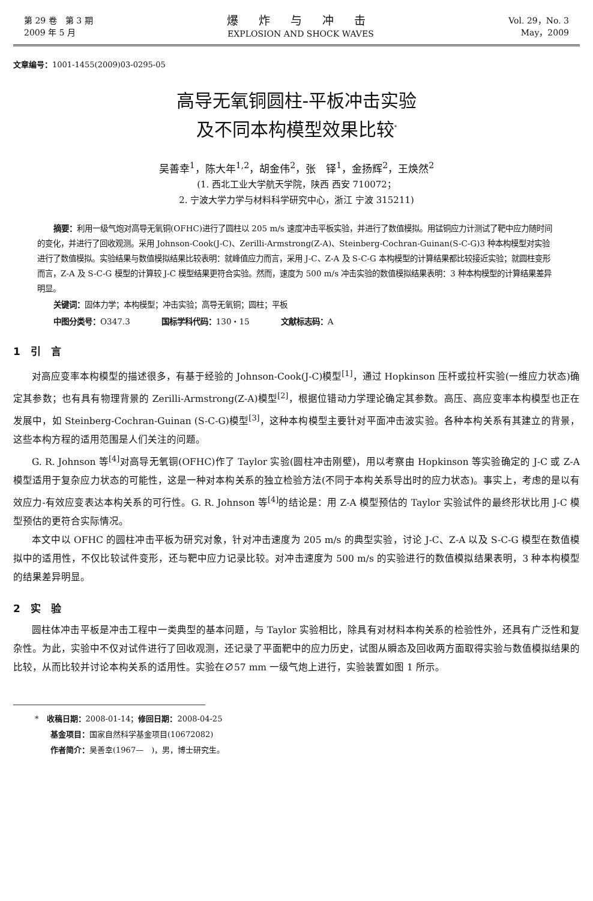第 29 卷　第 3 期
2009 年 5 月
爆 炸 与 冲 击
EXPLOSION AND SHOCK WAVES
Vol. 29，No. 3
May，2009
文章编号：1001-1455(2009)03-0295-05
高导无氧铜圆柱-平板冲击实验
及不同本构模型效果比较<sup>*</sup>
吴善幸<sup>1</sup>，陈大年<sup>1,2</sup>，胡金伟<sup>2</sup>，张　铎<sup>1</sup>，金扬辉<sup>2</sup>，王焕然<sup>2</sup>
(1. 西北工业大学航天学院，陕西 西安 710072；
2. 宁波大学力学与材料科学研究中心，浙江 宁波 315211)
摘要：利用一级气炮对高导无氧铜(OFHC)进行了圆柱以 205 m/s 速度冲击平板实验，并进行了数值模拟。用锰铜应力计测试了靶中应力随时间的变化，并进行了回收观测。采用 Johnson-Cook(J-C)、Zerilli-Armstrong(Z-A)、Steinberg-Cochran-Guinan(S-C-G)3 种本构模型对实验进行了数值模拟。实验结果与数值模拟结果比较表明：就峰值应力而言，采用 J-C、Z-A 及 S-C-G 本构模型的计算结果都比较接近实验；就圆柱变形而言，Z-A 及 S-C-G 模型的计算较 J-C 模型结果更符合实验。然而，速度为 500 m/s 冲击实验的数值模拟结果表明：3 种本构模型的计算结果差异明显。
关键词：固体力学；本构模型；冲击实验；高导无氧铜；圆柱；平板
中图分类号：O347.3　　　　国标学科代码：130・15　　　　文献标志码：A
1　引　言
对高应变率本构模型的描述很多，有基于经验的 Johnson-Cook(J-C)模型<sup>[1]</sup>，通过 Hopkinson 压杆或拉杆实验(一维应力状态)确定其参数；也有具有物理背景的 Zerilli-Armstrong(Z-A)模型<sup>[2]</sup>，根据位错动力学理论确定其参数。高压、高应变率本构模型也正在发展中，如 Steinberg-Cochran-Guinan (S-C-G)模型<sup>[3]</sup>，这种本构模型主要针对平面冲击波实验。各种本构关系有其建立的背景，这些本构方程的适用范围是人们关注的问题。
G. R. Johnson 等<sup>[4]</sup>对高导无氧铜(OFHC)作了 Taylor 实验(圆柱冲击刚壁)，用以考察由 Hopkinson 等实验确定的 J-C 或 Z-A 模型适用于复杂应力状态的可能性，这是一种对本构关系的独立检验方法(不同于本构关系导出时的应力状态)。事实上，考虑的是以有效应力-有效应变表达本构关系的可行性。G. R. Johnson 等<sup>[4]</sup>的结论是：用 Z-A 模型预估的 Taylor 实验试件的最终形状比用 J-C 模型预估的更符合实际情况。
本文中以 OFHC 的圆柱冲击平板为研究对象，针对冲击速度为 205 m/s 的典型实验，讨论 J-C、Z-A 以及 S-C-G 模型在数值模拟中的适用性，不仅比较试件变形，还与靶中应力记录比较。对冲击速度为 500 m/s 的实验进行的数值模拟结果表明，3 种本构模型的结果差异明显。
2　实　验
圆柱体冲击平板是冲击工程中一类典型的基本问题，与 Taylor 实验相比，除具有对材料本构关系的检验性外，还具有广泛性和复杂性。为此，实验中不仅对试件进行了回收观测，还记录了平面靶中的应力历史，试图从瞬态及回收两方面取得实验与数值模拟结果的比较，从而比较并讨论本构关系的适用性。实验在∅57 mm 一级气炮上进行，实验装置如图 1 所示。
*　收稿日期：2008-01-14；修回日期：2008-04-25
　　基金项目：国家自然科学基金项目(10672082)
　　作者简介：吴善幸(1967—　)，男，博士研究生。